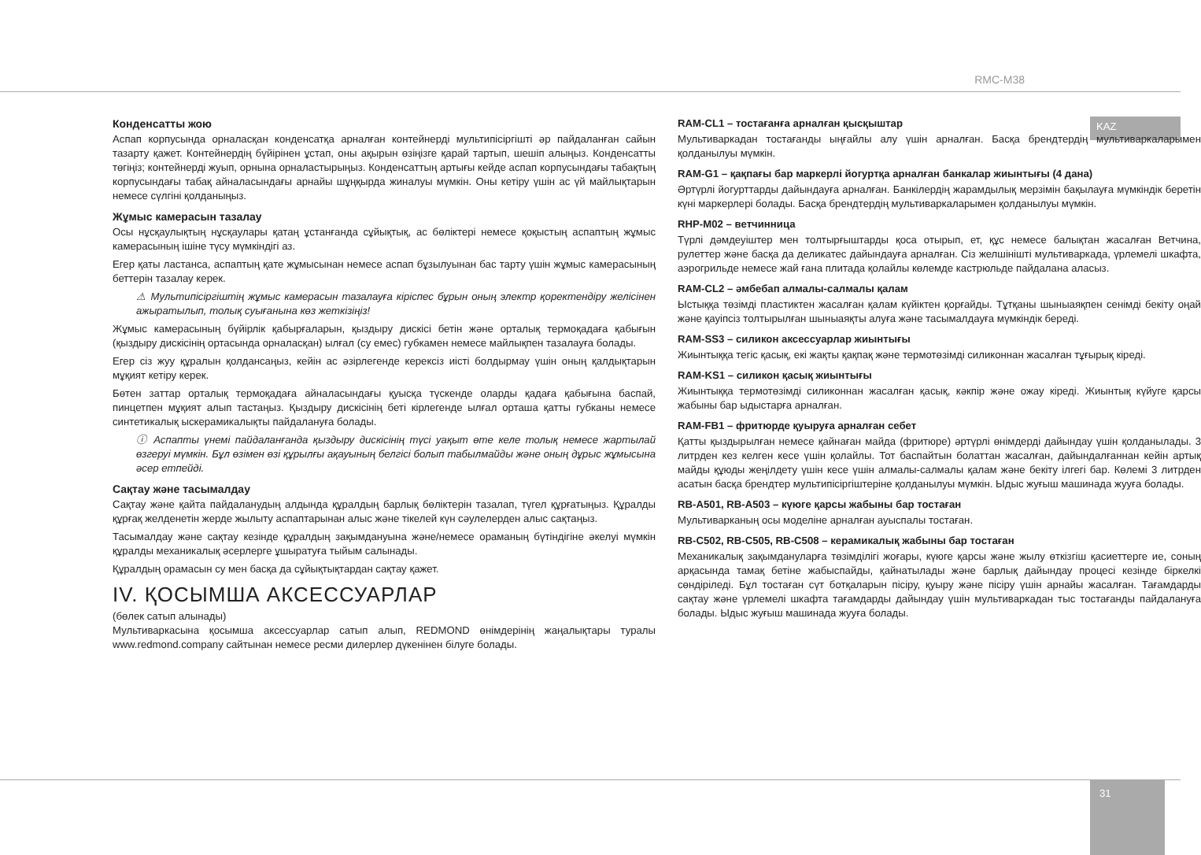RMC-M38
KAZ
31
Конденсатты жою
Аспап корпусында орналасқан конденсатқа арналған контейнерді мультипісіргішті әр пайдаланған сайын тазарту қажет. Контейнердің бүйірінен ұстап, оны ақырын өзіңізге қарай тартып, шешіп алыңыз. Конденсатты төгіңіз; контейнерді жуып, орнына орналастырыңыз. Конденсаттың артығы кейде аспап корпусындағы табақтың корпусындағы табақ айналасындағы арнайы шұңқырда жиналуы мүмкін. Оны кетіру үшін ас үй майлықтарын немесе сүлгіні қолданыңыз.
Жұмыс камерасын тазалау
Осы нұсқаулықтың нұсқаулары қатаң ұстанғанда сұйықтық, ас бөліктері немесе қоқыстың аспаптың жұмыс камерасының ішіне түсу мүмкіндігі аз.
Егер қаты ластанса, аспаптың қате жұмысынан немесе аспап бұзылуынан бас тарту үшін жұмыс камерасының беттерін тазалау керек.
⚠ Мультипісіргіштің жұмыс камерасын тазалауға кіріспес бұрын оның электр қоректендіру желісінен ажыратылып, толық суығанына көз жеткізіңіз!
Жұмыс камерасының бүйірлік қабырғаларын, қыздыру дискісі бетін және орталық термоқадаға қабығын (қыздыру дискісінің ортасында орналасқан) ылғал (су емес) губкамен немесе майлықпен тазалауға болады.
Егер сіз жуу құралын қолдансаңыз, кейін ас әзірлегенде керексіз иісті болдырмау үшін оның қалдықтарын мұқият кетіру керек.
Бөтен заттар орталық термоқадаға айналасындағы қуысқа түскенде оларды қадаға қабығына баспай, пинцетпен мұқият алып тастаңыз. Қыздыру дискісінің беті кірлегенде ылғал орташа қатты губканы немесе синтетикалық ыскерамикалықты пайдалануға болады.
ⓘ Аспапты үнемі пайдаланғанда қыздыру дискісінің түсі уақыт өте келе толық немесе жартылай өзгеруі мүмкін. Бұл өзімен өзі құрылғы ақауының белгісі болып табылмайды және оның дұрыс жұмысына әсер етпейді.
Сақтау және тасымалдау
Сақтау және қайта пайдаланудың алдында құралдың барлық бөліктерін тазалап, түгел құрғатыңыз. Құралды құрғақ желденетін жерде жылыту аспаптарынан алыс және тікелей күн сәулелерден алыс сақтаңыз.
Тасымалдау және сақтау кезінде құралдың зақымдануына және/немесе ораманың бүтіндігіне әкелуі мүмкін құралды механикалық әсерлерге ұшыратуға тыйым салынады.
Құралдың орамасын су мен басқа да сұйықтықтардан сақтау қажет.
IV. ҚОСЫМША АКСЕССУАРЛАР
(бөлек сатып алынады)
Мультиваркасына қосымша аксессуарлар сатып алып, REDMOND өнімдерінің жаңалықтары туралы www.redmond.company сайтынан немесе ресми дилерлер дүкенінен білуге болады.
RAM-CL1 – тостағанға арналған қысқыштар
Мультиваркадан тостағанды ыңғайлы алу үшін арналған. Басқа брендтердің мультиваркаларымен қолданылуы мүмкін.
RAM-G1 – қақпағы бар маркерлі йогуртқа арналған банкалар жиынтығы (4 дана)
Әртүрлі йогурттарды дайындауға арналған. Банкілердің жарамдылық мерзімін бақылауға мүмкіндік беретін күні маркерлері болады. Басқа брендтердің мультиваркаларымен қолданылуы мүмкін.
RHP-M02 – ветчинница
Түрлі дәмдеуіштер мен толтырғыштарды қоса отырып, ет, құс немесе балықтан жасалған Ветчина, рулеттер және басқа да деликатес дайындауға арналған. Сіз желшінішті мультиваркада, үрлемелі шкафта, аэрогрильде немесе жай ғана плитада қолайлы көлемде кастрюльде пайдалана аласыз.
RAM-CL2 – әмбебап алмалы-салмалы қалам
Ыстыққа төзімді пластиктен жасалған қалам күйіктен қорғайды. Тұтқаны шыныаяқпен сенімді бекіту оңай және қауіпсіз толтырылған шыныаяқты алуға және тасымалдауға мүмкіндік береді.
RAM-SS3 – силикон аксессуарлар жиынтығы
Жиынтыққа тегіс қасық, екі жақты қақпақ және термотөзімді силиконнан жасалған тұғырық кіреді.
RAM-KS1 – силикон қасық жиынтығы
Жиынтыққа термотөзімді силиконнан жасалған қасық, кәкпір және ожау кіреді. Жиынтық күйуге қарсы жабыны бар ыдыстарға арналған.
RAM-FB1 – фритюрде қуыруға арналған себет
Қатты қыздырылған немесе қайнаған майда (фритюре) әртүрлі өнімдерді дайындау үшін қолданылады. 3 литрден кез келген кесе үшін қолайлы. Тот баспайтын болаттан жасалған, дайындалғаннан кейін артық майды құюды жеңілдету үшін кесе үшін алмалы-салмалы қалам және бекіту ілгегі бар. Көлемі 3 литрден асатын басқа брендтер мультипісіргіштеріне қолданылуы мүмкін. Ыдыс жуғыш машинада жууға болады.
RB-A501, RB-A503 – күюге қарсы жабыны бар тостаған
Мультиварканың осы моделіне арналған ауыспалы тостаған.
RB-C502, RB-C505, RB-C508 – керамикалық жабыны бар тостаған
Механикалық зақымдануларға төзімділігі жоғары, күюге қарсы және жылу өткізгіш қасиеттерге ие, соның арқасында тамақ бетіне жабыспайды, қайнатылады және барлық дайындау процесі кезінде біркелкі сөндіріледі. Бұл тостаған сүт ботқаларын пісіру, қуыру және пісіру үшін арнайы жасалған. Тағамдарды сақтау және үрлемелі шкафта тағамдарды дайындау үшін мультиваркадан тыс тостағанды пайдалануға болады. Ыдыс жуғыш машинада жууға болады.